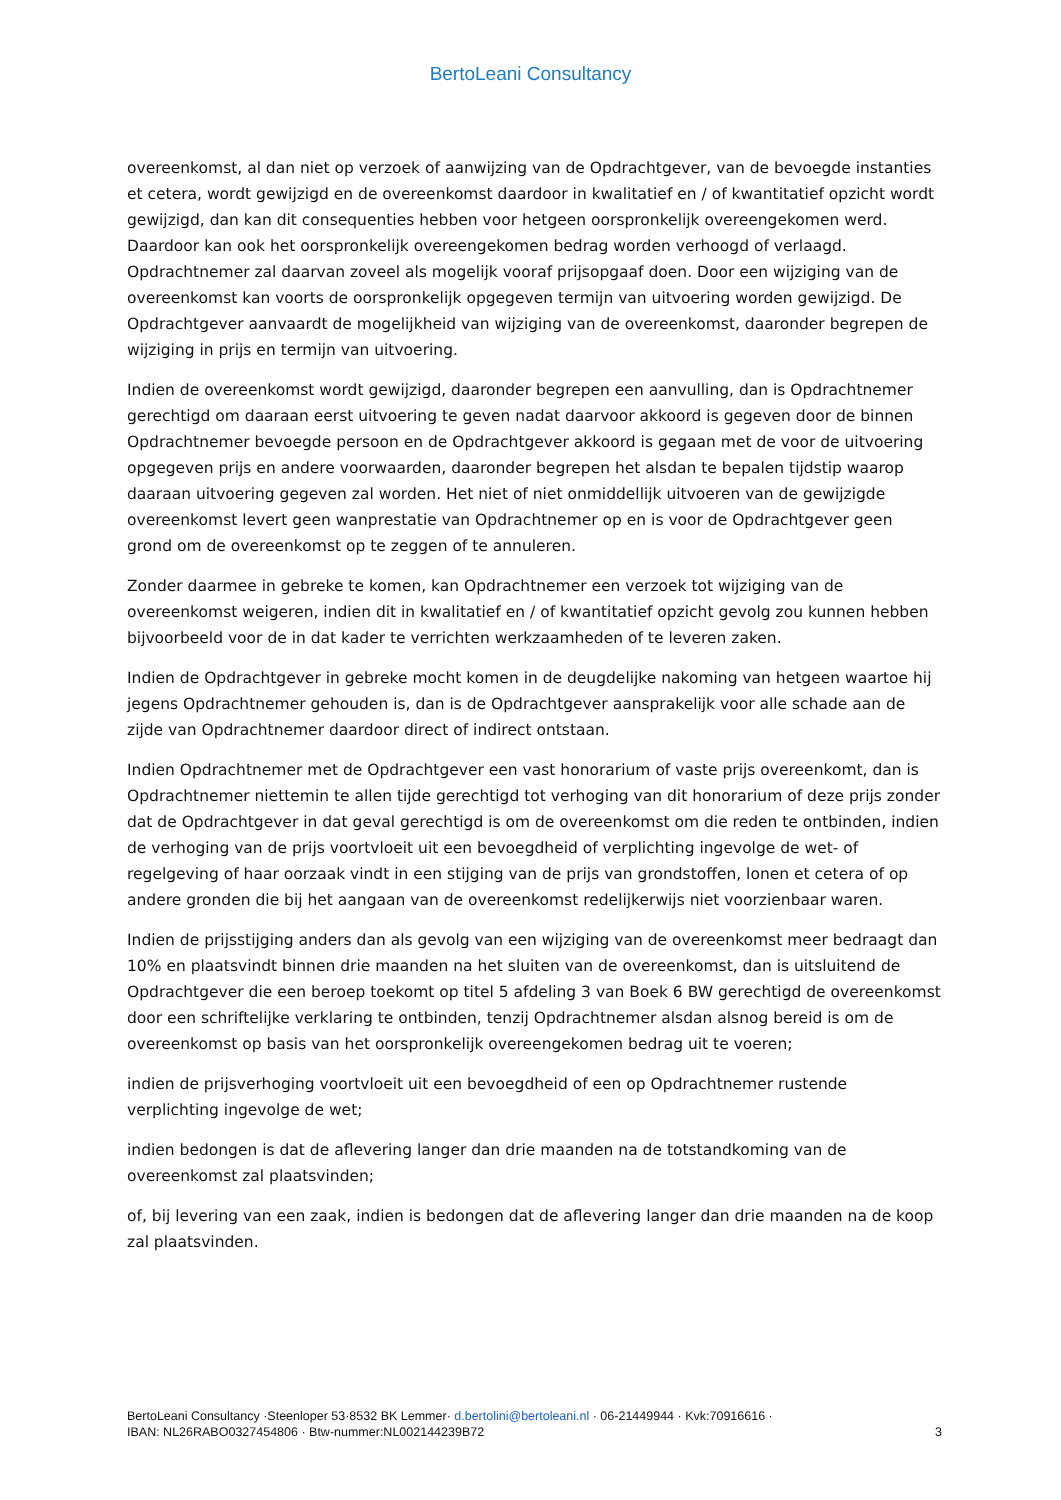BertoLeani Consultancy
overeenkomst, al dan niet op verzoek of aanwijzing van de Opdrachtgever, van de bevoegde instanties et cetera, wordt gewijzigd en de overeenkomst daardoor in kwalitatief en / of kwantitatief opzicht wordt gewijzigd, dan kan dit consequenties hebben voor hetgeen oorspronkelijk overeengekomen werd. Daardoor kan ook het oorspronkelijk overeengekomen bedrag worden verhoogd of verlaagd. Opdrachtnemer zal daarvan zoveel als mogelijk vooraf prijsopgaaf doen. Door een wijziging van de overeenkomst kan voorts de oorspronkelijk opgegeven termijn van uitvoering worden gewijzigd. De Opdrachtgever aanvaardt de mogelijkheid van wijziging van de overeenkomst, daaronder begrepen de wijziging in prijs en termijn van uitvoering.
Indien de overeenkomst wordt gewijzigd, daaronder begrepen een aanvulling, dan is Opdrachtnemer gerechtigd om daaraan eerst uitvoering te geven nadat daarvoor akkoord is gegeven door de binnen Opdrachtnemer bevoegde persoon en de Opdrachtgever akkoord is gegaan met de voor de uitvoering opgegeven prijs en andere voorwaarden, daaronder begrepen het alsdan te bepalen tijdstip waarop daaraan uitvoering gegeven zal worden. Het niet of niet onmiddellijk uitvoeren van de gewijzigde overeenkomst levert geen wanprestatie van Opdrachtnemer op en is voor de Opdrachtgever geen grond om de overeenkomst op te zeggen of te annuleren.
Zonder daarmee in gebreke te komen, kan Opdrachtnemer een verzoek tot wijziging van de overeenkomst weigeren, indien dit in kwalitatief en / of kwantitatief opzicht gevolg zou kunnen hebben bijvoorbeeld voor de in dat kader te verrichten werkzaamheden of te leveren zaken.
Indien de Opdrachtgever in gebreke mocht komen in de deugdelijke nakoming van hetgeen waartoe hij jegens Opdrachtnemer gehouden is, dan is de Opdrachtgever aansprakelijk voor alle schade aan de zijde van Opdrachtnemer daardoor direct of indirect ontstaan.
Indien Opdrachtnemer met de Opdrachtgever een vast honorarium of vaste prijs overeenkomt, dan is Opdrachtnemer niettemin te allen tijde gerechtigd tot verhoging van dit honorarium of deze prijs zonder dat de Opdrachtgever in dat geval gerechtigd is om de overeenkomst om die reden te ontbinden, indien de verhoging van de prijs voortvloeit uit een bevoegdheid of verplichting ingevolge de wet- of regelgeving of haar oorzaak vindt in een stijging van de prijs van grondstoffen, lonen et cetera of op andere gronden die bij het aangaan van de overeenkomst redelijkerwijs niet voorzienbaar waren.
Indien de prijsstijging anders dan als gevolg van een wijziging van de overeenkomst meer bedraagt dan 10% en plaatsvindt binnen drie maanden na het sluiten van de overeenkomst, dan is uitsluitend de Opdrachtgever die een beroep toekomt op titel 5 afdeling 3 van Boek 6 BW gerechtigd de overeenkomst door een schriftelijke verklaring te ontbinden, tenzij Opdrachtnemer alsdan alsnog bereid is om de overeenkomst op basis van het oorspronkelijk overeengekomen bedrag uit te voeren;
indien de prijsverhoging voortvloeit uit een bevoegdheid of een op Opdrachtnemer rustende verplichting ingevolge de wet;
indien bedongen is dat de aflevering langer dan drie maanden na de totstandkoming van de overeenkomst zal plaatsvinden;
of, bij levering van een zaak, indien is bedongen dat de aflevering langer dan drie maanden na de koop zal plaatsvinden.
BertoLeani Consultancy ·Steenloper 53·8532 BK Lemmer· d.bertolini@bertoleani.nl · 06-21449944 · Kvk:70916616 ·
IBAN: NL26RABO0327454806 · Btw-nummer:NL002144239B72 3